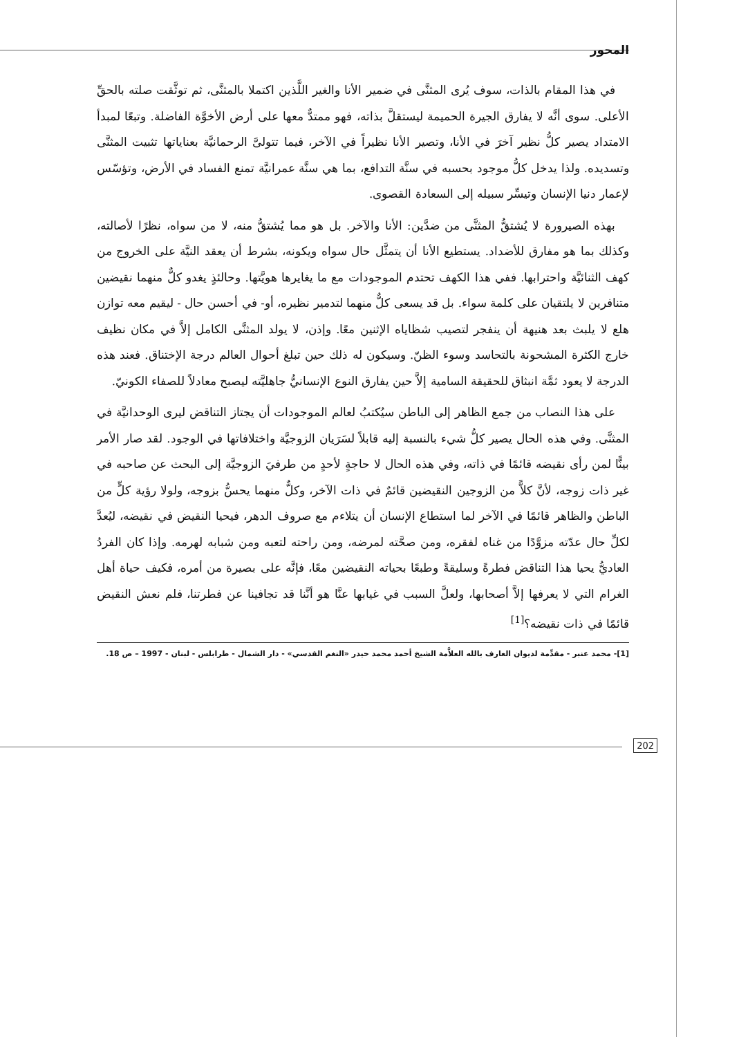المحور
في هذا المقام بالذات، سوف يُرى المثنَّى في ضمير الأنا والغير اللَّذين اكتملا بالمثنَّى، ثم توثَّقت صلته بالحقِّ الأعلى. سوى أنَّه لا يفارق الجيرة الحميمة ليستقلَّ بذاته، فهو ممتدٌّ معها على أرض الأخوَّة الفاضلة. وتبعًا لمبدأ الامتداد يصير كلُّ نظير آخرَ في الأنا، وتصير الأنا نظيراً في الآخر، فيما تتولىَّ الرحمانيَّة بعناياتها تثبيت المثنَّى وتسديده. ولذا يدخل كلُّ موجود بحسبه في سنَّة التدافع، بما هي سنَّة عمرانيَّة تمنع الفساد في الأرض، وتؤسّس لإعمار دنيا الإنسان وتيسِّر سبيله إلى السعادة القصوى.
بهذه الصيرورة لا يُشتقُّ المثنَّى من ضدَّين: الأنا والآخر. بل هو مما يُشتقُّ منه، لا من سواه، نظرًا لأصالته، وكذلك بما هو مفارق للأضداد. يستطيع الأنا أن يتمثَّل حال سواه ويكونه، بشرط أن يعقد النيَّة على الخروج من كهف الثنائيَّة واحترابها. ففي هذا الكهف تحتدم الموجودات مع ما يغايرها هويَّتها. وحالئذٍ يغدو كلٌّ منهما نقيضين متنافرين لا يلتقيان على كلمة سواء. بل قد يسعى كلٌّ منهما لتدمير نظيره، أو- في أحسن حال - ليقيم معه توازن هلع لا يلبث بعد هنيهة أن ينفجر لتصيب شظاياه الإثنين معًا. وإذن، لا يولد المثنَّى الكامل إلاَّ في مكان نظيف خارج الكثرة المشحونة بالتحاسد وسوء الظنّ. وسيكون له ذلك حين تبلغ أحوال العالم درجة الإختناق. فعند هذه الدرجة لا يعود ثمَّة انبثاق للحقيقة السامية إلاَّ حين يفارق النوع الإنسانيُّ جاهليَّته ليصبح معادلاً للصفاء الكونيّ.
على هذا النصاب من جمع الظاهر إلى الباطن سيُكتبُ لعالم الموجودات أن يجتاز التناقض ليرى الوحدانيَّة في المثنَّى. وفي هذه الحال يصير كلُّ شيء بالنسبة إليه قابلاً لسَرَيان الزوجيَّة واختلافاتها في الوجود. لقد صار الأمر بينًّا لمن رأى نقيضه قائمًا في ذاته، وفي هذه الحال لا حاجةٍ لأحدٍ من طرفيَ الزوجيَّة إلى البحث عن صاحبه في غير ذات زوجه، لأنَّ كلاًّ من الزوجين النقيضين قائمٌ في ذات الآخر، وكلٌّ منهما يحسُّ بزوجه، ولولا رؤية كلٍّ من الباطن والظاهر قائمًا في الآخر لما استطاع الإنسان أن يتلاءم مع صروف الدهر، فيحيا النقيض في نقيضه، ليُعدَّ لكلِّ حال عدّته مزوَّدًا من غناه لفقره، ومن صحَّته لمرضه، ومن راحته لتعبه ومن شبابه لهرمه. وإذا كان الفردُ العاديُّ يحيا هذا التناقض فطرةً وسليقةً وطبعًا بحياته النقيضين معًا، فإنَّه على بصيرة من أمره، فكيف حياة أهل الغرام التي لا يعرفها إلاَّ أصحابها، ولعلَّ السبب في غيابها عنَّا هو أنَّنا قد تجافينا عن فطرتنا، فلم نعش النقيض قائمًا في ذات نقيضه؟<sup>[1]</sup>
[1]- محمد عنبر - مقدِّمة لديوان العارف بالله العلاَّمة الشيخ أحمد محمد حيدر «النغم القدسي» - دار الشمال - طرابلس - لبنان - 1997 – ص 18.
202